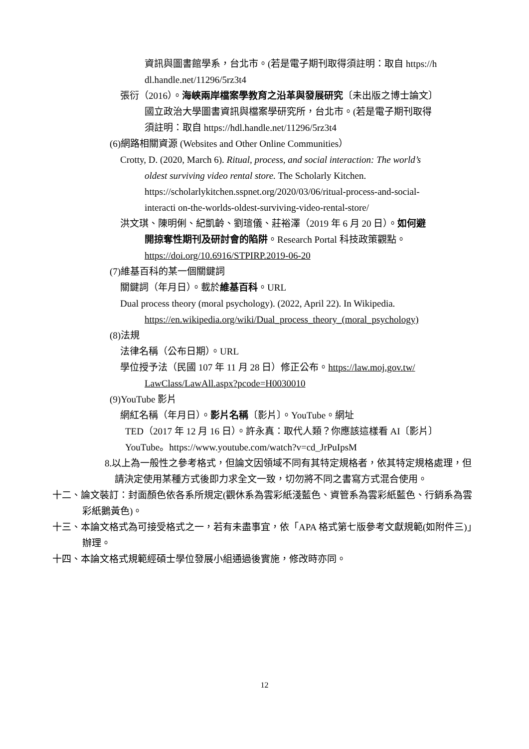資訊與圖書館學系，台北市。(若是電子期刊取得須註明：取自 https://h
dl.handle.net/11296/5rz3t4
張衍（2016）。海峽兩岸檔案學教育之沿革與發展研究〔未出版之博士論文〕
國立政治大學圖書資訊與檔案學研究所，台北市。(若是電子期刊取得
須註明：取自 https://hdl.handle.net/11296/5rz3t4
(6)網路相關資源 (Websites and Other Online Communities）
Crotty, D. (2020, March 6). Ritual, process, and social interaction: The world’s
oldest surviving video rental store. The Scholarly Kitchen.
https://scholarlykitchen.sspnet.org/2020/03/06/ritual-process-and-social-
interacti on-the-worlds-oldest-surviving-video-rental-store/
洪文琪、陳明俐、紀凱齡、劉瑄儀、莊裕澤（2019 年 6 月 20 日）。如何避
開掠奪性期刊及研討會的陷阱。Research Portal 科技政策觀點。
https://doi.org/10.6916/STPIRP.2019-06-20
(7)維基百科的某一個關鍵詞
關鍵詞（年月日）。載於維基百科。URL
Dual process theory (moral psychology). (2022, April 22). In Wikipedia.
https://en.wikipedia.org/wiki/Dual_process_theory_(moral_psychology)
(8)法規
法律名稱（公布日期）。URL
學位授予法（民國 107 年 11 月 28 日）修正公布。https://law.moj.gov.tw/
LawClass/LawAll.aspx?pcode=H0030010
(9)YouTube 影片
網紅名稱（年月日）。影片名稱〔影片〕。YouTube。網址
TED（2017 年 12 月 16 日）。許永真：取代人類？你應該這樣看 AI〔影片〕
YouTube。https://www.youtube.com/watch?v=cd_JrPuIpsM
8.以上為一般性之參考格式，但論文因領域不同有其特定規格者，依其特定規格處理，但請決定使用某種方式後即力求全文一致，切勿將不同之書寫方式混合使用。
十二、論文裝訂：封面顏色依各系所規定(觀休系為雲彩紙淺藍色、資管系為雲彩紙藍色、行銷系為雲彩紙鵝黃色)。
十三、本論文格式為可接受格式之一，若有未盡事宜，依「APA 格式第七版參考文獻規範(如附件三)」辦理。
十四、本論文格式規範經碩士學位發展小組通過後實施，修改時亦同。
12